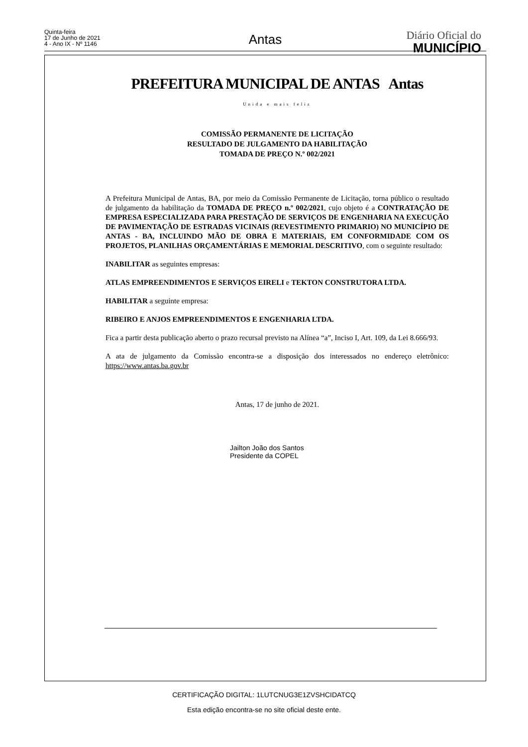Quinta-feira
17 de Junho de 2021
4 - Ano IX - Nº 1146
Antas
Diário Oficial do
MUNICÍPIO
PREFEITURA MUNICIPAL DE ANTAS Antas
Unida e mais feliz
COMISSÃO PERMANENTE DE LICITAÇÃO
RESULTADO DE JULGAMENTO DA HABILITAÇÃO
TOMADA DE PREÇO N.º 002/2021
A Prefeitura Municipal de Antas, BA, por meio da Comissão Permanente de Licitação, torna público o resultado de julgamento da habilitação da TOMADA DE PREÇO n.º 002/2021, cujo objeto é a CONTRATAÇÃO DE EMPRESA ESPECIALIZADA PARA PRESTAÇÃO DE SERVIÇOS DE ENGENHARIA NA EXECUÇÃO DE PAVIMENTAÇÃO DE ESTRADAS VICINAIS (REVESTIMENTO PRIMARIO) NO MUNICÍPIO DE ANTAS - BA, INCLUINDO MÃO DE OBRA E MATERIAIS, EM CONFORMIDADE COM OS PROJETOS, PLANILHAS ORÇAMENTÁRIAS E MEMORIAL DESCRITIVO, com o seguinte resultado:
INABILITAR as seguintes empresas:
ATLAS EMPREENDIMENTOS E SERVIÇOS EIRELI e TEKTON CONSTRUTORA LTDA.
HABILITAR a seguinte empresa:
RIBEIRO E ANJOS EMPREENDIMENTOS E ENGENHARIA LTDA.
Fica a partir desta publicação aberto o prazo recursal previsto na Alínea “a”, Inciso I, Art. 109, da Lei 8.666/93.
A ata de julgamento da Comissão encontra-se a disposição dos interessados no endereço eletrônico: https://www.antas.ba.gov.br
Antas, 17 de junho de 2021.
Jailton João dos Santos
Presidente da COPEL
CERTIFICAÇÃO DIGITAL: 1LUTCNUG3E1ZVSHCIDATCQ
Esta edição encontra-se no site oficial deste ente.